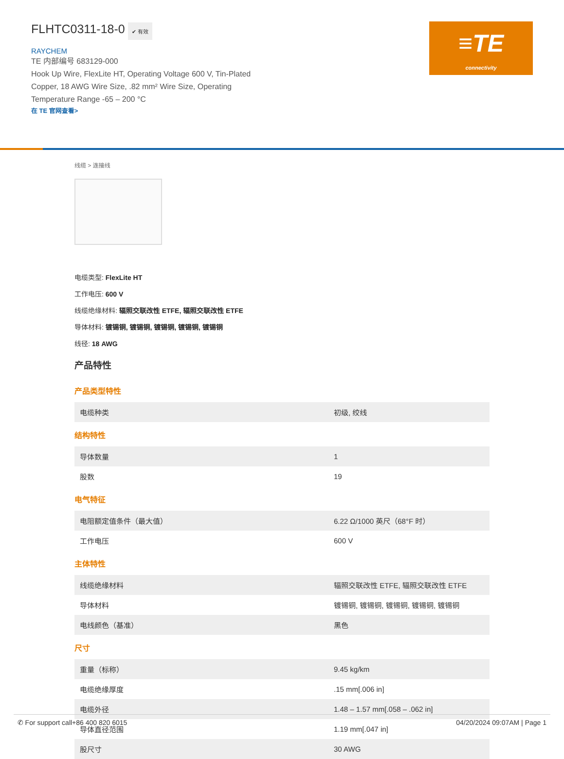FLHTC0311-18-0
✔ 有效
RAYCHEM
TE 内部编号 683129-000
Hook Up Wire, FlexLite HT, Operating Voltage 600 V, Tin-Plated Copper, 18 AWG Wire Size, .82 mm² Wire Size, Operating Temperature Range -65 – 200 °C
在 TE 官网查看>
≡TE
connectivity
线缆 > 连接线
电缆类型: FlexLite HT
工作电压: 600 V
线缆绝缘材料: 辐照交联改性 ETFE, 辐照交联改性 ETFE
导体材料: 镀锡铜, 镀锡铜, 镀锡铜, 镀锡铜, 镀锡铜
线径: 18 AWG
产品特性
产品类型特性
| 电缆种类 | 初级, 绞线 |
结构特性
| 导体数量 | 1 |
| 股数 | 19 |
电气特征
| 电阻额定值条件（最大值） | 6.22 Ω/1000 英尺（68°F 时） |
| 工作电压 | 600 V |
主体特性
| 线缆绝缘材料 | 辐照交联改性 ETFE, 辐照交联改性 ETFE |
| 导体材料 | 镀锡铜, 镀锡铜, 镀锡铜, 镀锡铜, 镀锡铜 |
| 电线颜色（基准） | 黑色 |
尺寸
| 重量（标称） | 9.45 kg/km |
| 电缆绝缘厚度 | .15 mm[.006 in] |
| 电缆外径 | 1.48 – 1.57 mm[.058 – .062 in] |
| 导体直径范围 | 1.19 mm[.047 in] |
| 股尺寸 | 30 AWG |
✆ For support call+86 400 820 6015 04/20/2024 09:07AM | Page 1